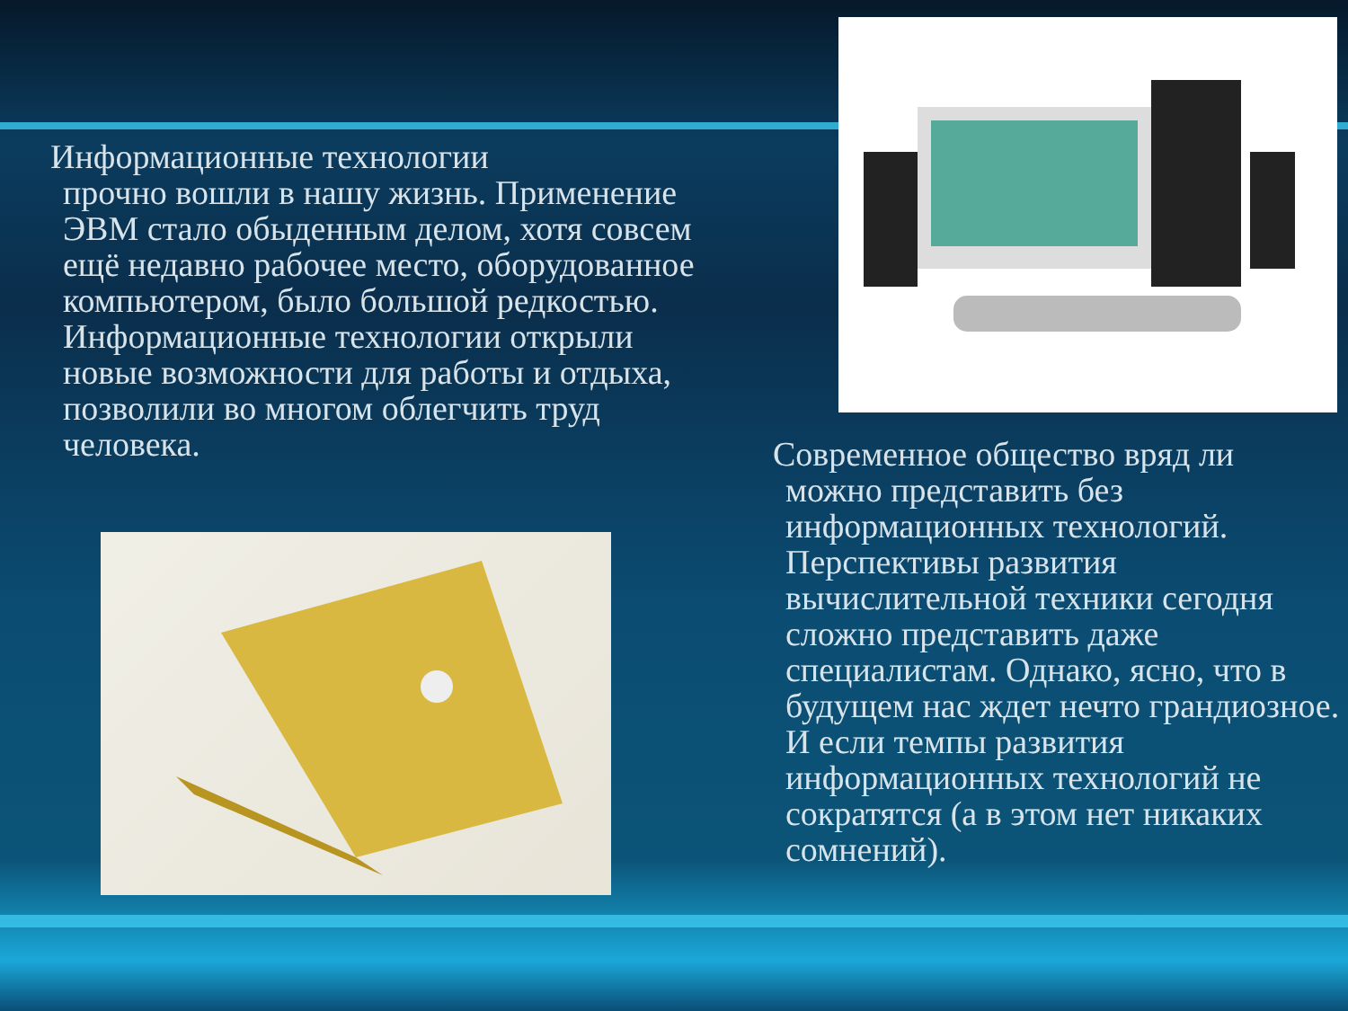Информационные технологии
прочно вошли в нашу жизнь. Применение ЭВМ стало обыденным делом, хотя совсем ещё недавно рабочее место, оборудованное компьютером, было большой редкостью. Информационные технологии открыли новые возможности для работы и отдыха, позволили во многом облегчить труд человека.
Современное общество вряд ли
можно представить без информационных технологий. Перспективы развития вычислительной техники сегодня сложно представить даже специалистам. Однако, ясно, что в будущем нас ждет нечто грандиозное. И если темпы развития информационных технологий не сократятся (а в этом нет никаких сомнений).